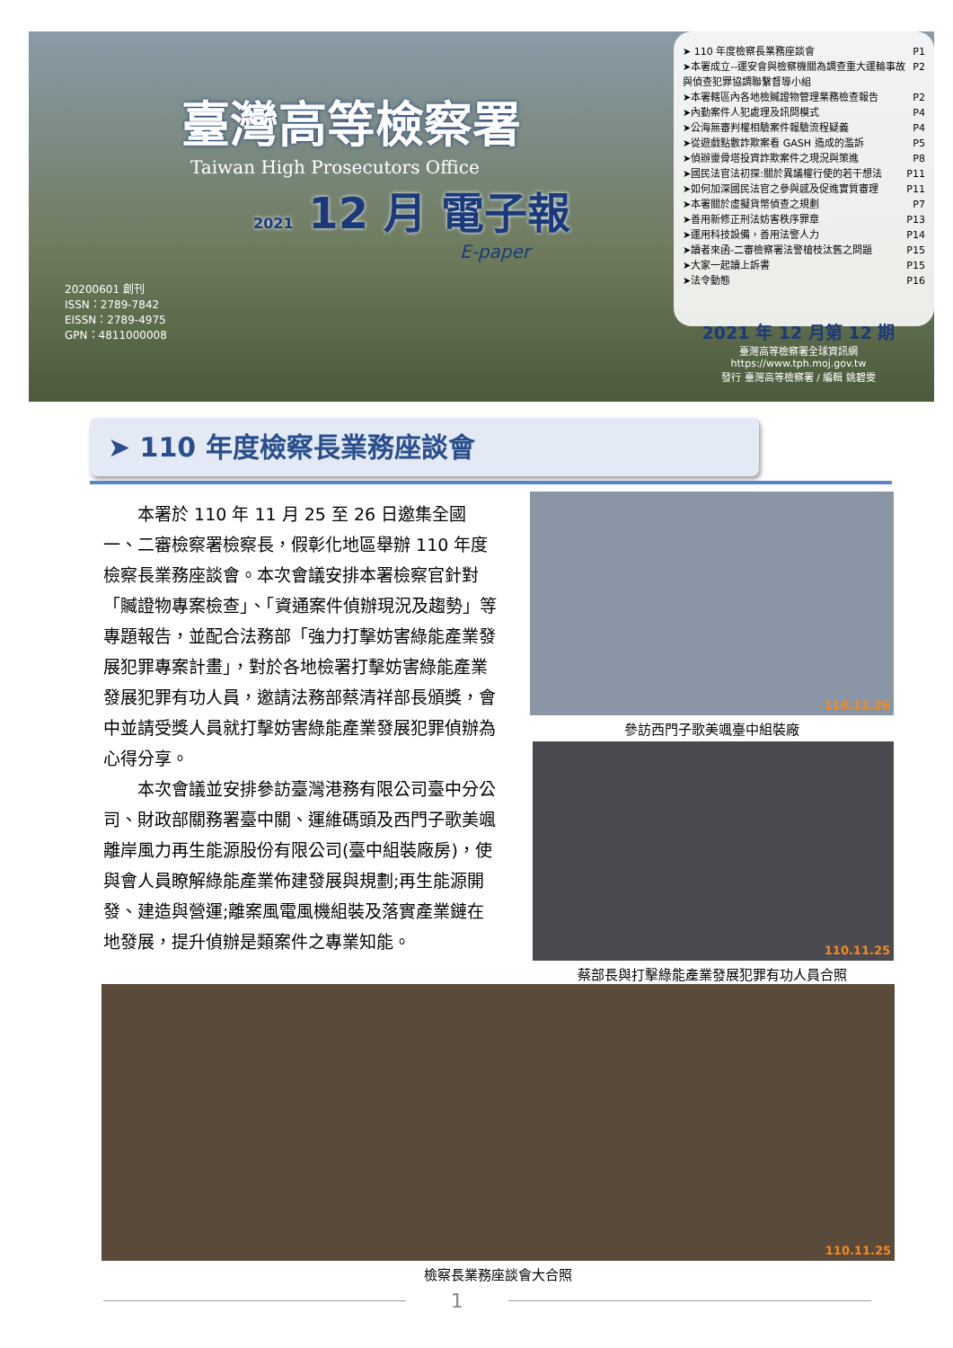臺灣高等檢察署
Taiwan High Prosecutors Office
2021 12 月 電子報
E-paper
20200601 創刊
ISSN：2789-7842
EISSN：2789-4975
GPN：4811000008
➤ 110 年度檢察長業務座談會 P1
➤本署成立--運安會與檢察機關為調查重大運輸事故與偵查犯罪協調聯繫督導小組 P2
➤本署轄區內各地檢贓證物管理業務檢查報告 P2
➤內勤案件人犯處理及訊問模式 P4
➤公海無審判權相驗案件報驗流程疑義 P4
➤從遊戲點數詐欺案看 GASH 造成的濫訴 P5
➤偵辦靈骨塔投資詐欺案件之現況與策進 P8
➤國民法官法初探:關於異議權行使的若干想法 P11
➤如何加深國民法官之參與感及促進實質審理 P11
➤本署關於虛擬貨幣偵查之規劃 P7
➤善用新修正刑法妨害秩序罪章 P13
➤運用科技設備，善用法警人力 P14
➤讀者來函-二審檢察署法警槍枝汰舊之問題 P15
➤大家一起讀上訴書 P15
➤法令動態 P16
2021 年 12 月第 12 期
臺灣高等檢察署全球資訊網
https://www.tph.moj.gov.tw
發行 臺灣高等檢察署 / 編輯 姚碧雯
➤ 110 年度檢察長業務座談會
本署於 110 年 11 月 25 至 26 日邀集全國一、二審檢察署檢察長，假彰化地區舉辦 110 年度檢察長業務座談會。本次會議安排本署檢察官針對「贓證物專案檢查」、「資通案件偵辦現況及趨勢」等專題報告，並配合法務部「強力打擊妨害綠能產業發展犯罪專案計畫」，對於各地檢署打擊妨害綠能產業發展犯罪有功人員，邀請法務部蔡清祥部長頒獎，會中並請受獎人員就打擊妨害綠能產業發展犯罪偵辦為心得分享。
本次會議並安排參訪臺灣港務有限公司臺中分公司、財政部關務署臺中關、運維碼頭及西門子歌美颯離岸風力再生能源股份有限公司(臺中組裝廠房)，使與會人員瞭解綠能產業佈建發展與規劃;再生能源開發、建造與營運;離案風電風機組裝及落實產業鏈在地發展，提升偵辦是類案件之專業知能。
110.11.26
參訪西門子歌美颯臺中組裝廠
110.11.25
蔡部長與打擊綠能產業發展犯罪有功人員合照
110.11.25
檢察長業務座談會大合照
1